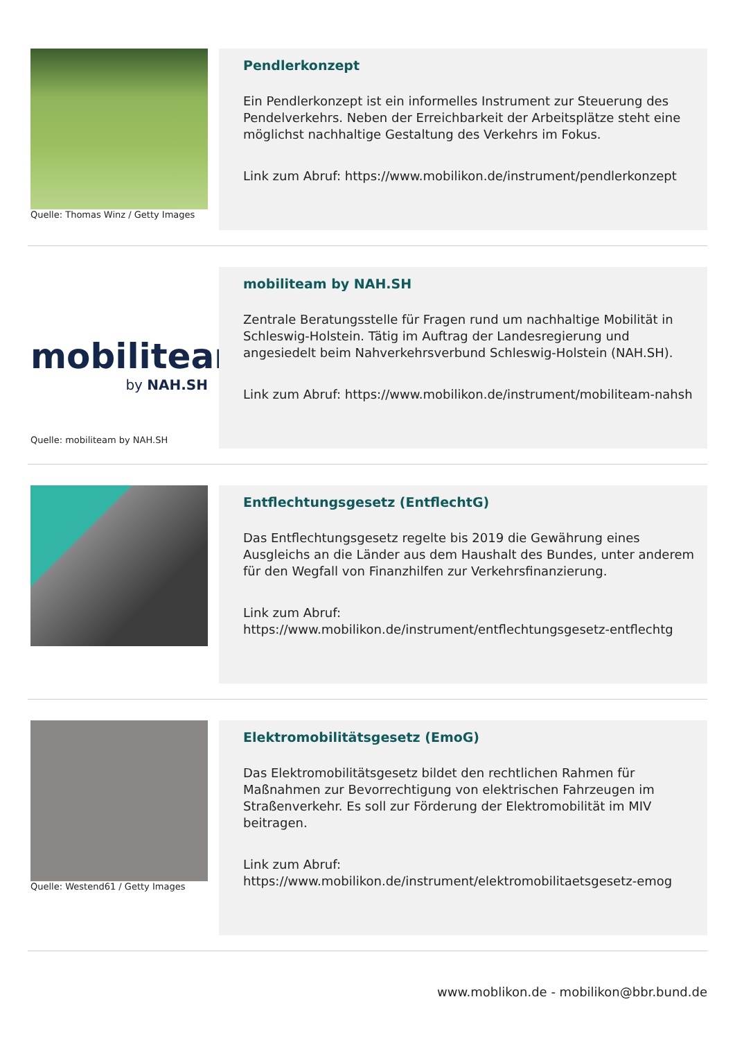Quelle: Thomas Winz / Getty Images
Pendlerkonzept
Ein Pendlerkonzept ist ein informelles Instrument zur Steuerung des Pendelverkehrs. Neben der Erreichbarkeit der Arbeitsplätze steht eine möglichst nachhaltige Gestaltung des Verkehrs im Fokus.
Link zum Abruf: https://www.mobilikon.de/instrument/pendlerkonzept
mobiliteam
by NAH.SH
Quelle: mobiliteam by NAH.SH
mobiliteam by NAH.SH
Zentrale Beratungsstelle für Fragen rund um nachhaltige Mobilität in Schleswig-Holstein. Tätig im Auftrag der Landesregierung und angesiedelt beim Nahverkehrsverbund Schleswig-Holstein (NAH.SH).
Link zum Abruf: https://www.mobilikon.de/instrument/mobiliteam-nahsh
Entflechtungsgesetz (EntflechtG)
Das Entflechtungsgesetz regelte bis 2019 die Gewährung eines Ausgleichs an die Länder aus dem Haushalt des Bundes, unter anderem für den Wegfall von Finanzhilfen zur Verkehrsfinanzierung.
Link zum Abruf: https://www.mobilikon.de/instrument/entflechtungsgesetz-entflechtg
Quelle: Westend61 / Getty Images
Elektromobilitätsgesetz (EmoG)
Das Elektromobilitätsgesetz bildet den rechtlichen Rahmen für Maßnahmen zur Bevorrechtigung von elektrischen Fahrzeugen im Straßenverkehr. Es soll zur Förderung der Elektromobilität im MIV beitragen.
Link zum Abruf: https://www.mobilikon.de/instrument/elektromobilitaetsgesetz-emog
www.moblikon.de - mobilikon@bbr.bund.de